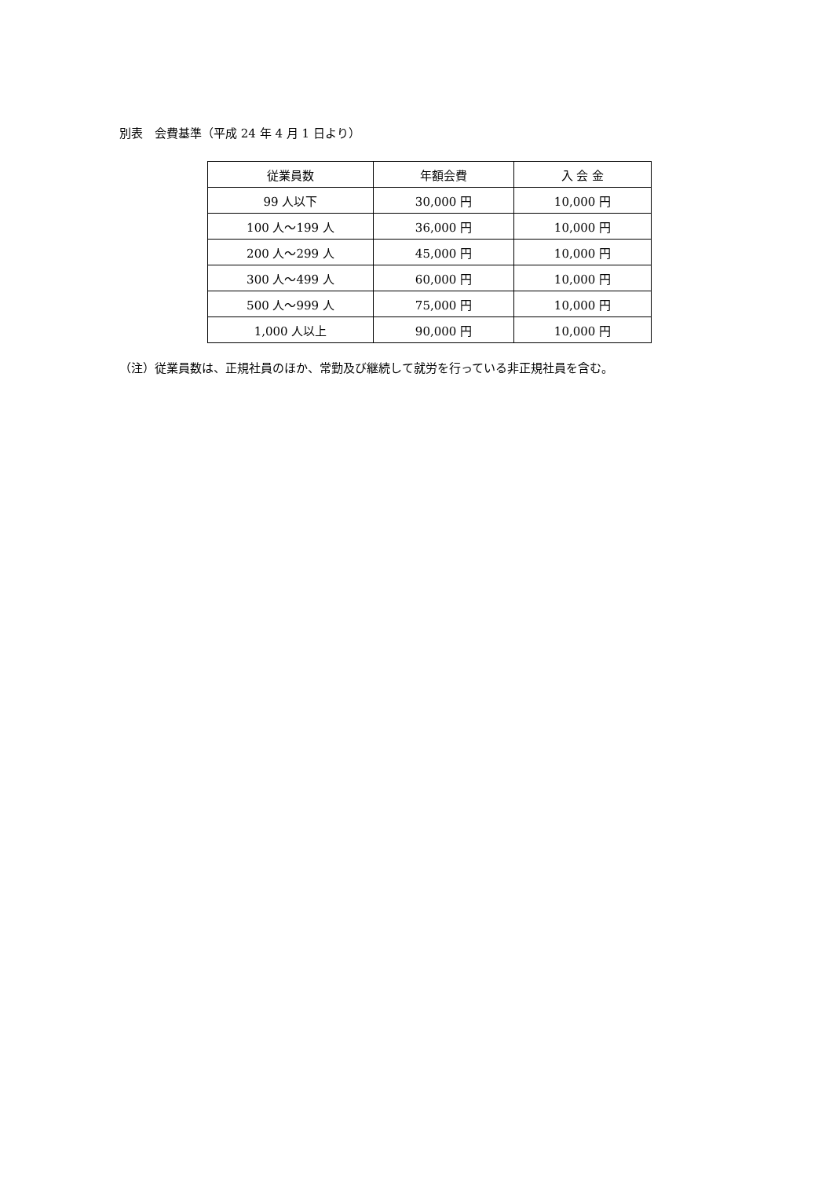別表　会費基準（平成 24 年 4 月 1 日より）
| 従業員数 | 年額会費 | 入 会 金 |
| --- | --- | --- |
| 99 人以下 | 30,000 円 | 10,000 円 |
| 100 人～199 人 | 36,000 円 | 10,000 円 |
| 200 人～299 人 | 45,000 円 | 10,000 円 |
| 300 人～499 人 | 60,000 円 | 10,000 円 |
| 500 人～999 人 | 75,000 円 | 10,000 円 |
| 1,000 人以上 | 90,000 円 | 10,000 円 |
（注）従業員数は、正規社員のほか、常勤及び継続して就労を行っている非正規社員を含む。